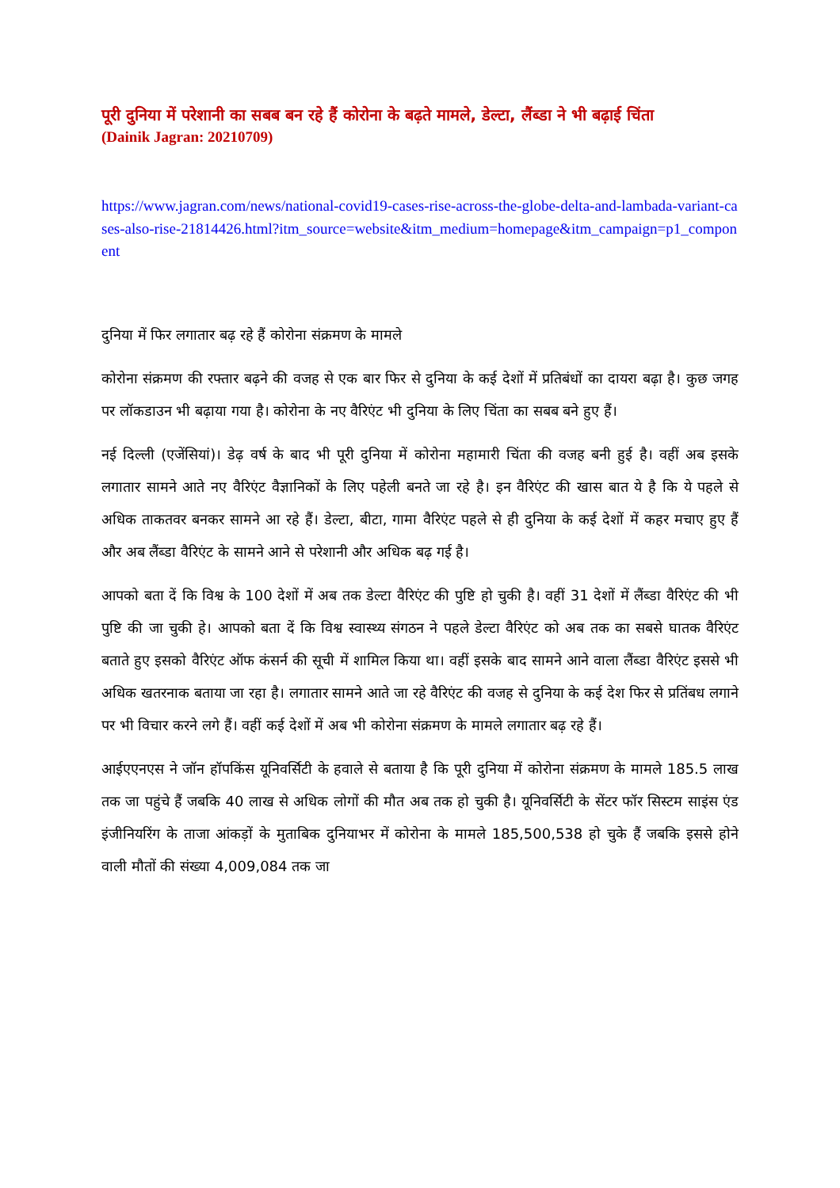पूरी दुनिया में परेशानी का सबब बन रहे हैं कोरोना के बढ़ते मामले, डेल्टा, लैंब्डा ने भी बढ़ाई चिंता
(Dainik Jagran: 20210709)
https://www.jagran.com/news/national-covid19-cases-rise-across-the-globe-delta-and-lambada-variant-cases-also-rise-21814426.html?itm_source=website&itm_medium=homepage&itm_campaign=p1_component
दुनिया में फिर लगातार बढ़ रहे हैं कोरोना संक्रमण के मामले
कोरोना संक्रमण की रफ्तार बढ़ने की वजह से एक बार फिर से दुनिया के कई देशों में प्रतिबंधों का दायरा बढ़ा है। कुछ जगह पर लॉकडाउन भी बढ़ाया गया है। कोरोना के नए वैरिएंट भी दुनिया के लिए चिंता का सबब बने हुए हैं।
नई दिल्ली (एजेंसियां)। डेढ़ वर्ष के बाद भी पूरी दुनिया में कोरोना महामारी चिंता की वजह बनी हुई है। वहीं अब इसके लगातार सामने आते नए वैरिएंट वैज्ञानिकों के लिए पहेली बनते जा रहे है। इन वैरिएंट की खास बात ये है कि ये पहले से अधिक ताकतवर बनकर सामने आ रहे हैं। डेल्टा, बीटा, गामा वैरिएंट पहले से ही दुनिया के कई देशों में कहर मचाए हुए हैं और अब लैंब्डा वैरिएंट के सामने आने से परेशानी और अधिक बढ़ गई है।
आपको बता दें कि विश्व के 100 देशों में अब तक डेल्टा वैरिएंट की पुष्टि हो चुकी है। वहीं 31 देशों में लैंब्डा वैरिएंट की भी पुष्टि की जा चुकी हे। आपको बता दें कि विश्व स्वास्थ्य संगठन ने पहले डेल्टा वैरिएंट को अब तक का सबसे घातक वैरिएंट बताते हुए इसको वैरिएंट ऑफ कंसर्न की सूची में शामिल किया था। वहीं इसके बाद सामने आने वाला लैंब्डा वैरिएंट इससे भी अधिक खतरनाक बताया जा रहा है। लगातार सामने आते जा रहे वैरिएंट की वजह से दुनिया के कई देश फिर से प्रतिंबध लगाने पर भी विचार करने लगे हैं। वहीं कई देशों में अब भी कोरोना संक्रमण के मामले लगातार बढ़ रहे हैं।
आईएएनएस ने जॉन हॉपकिंस यूनिवर्सिटी के हवाले से बताया है कि पूरी दुनिया में कोरोना संक्रमण के मामले 185.5 लाख तक जा पहुंचे हैं जबकि 40 लाख से अधिक लोगों की मौत अब तक हो चुकी है। यूनिवर्सिटी के सेंटर फॉर सिस्टम साइंस एंड इंजीनियरिंग के ताजा आंकड़ों के मुताबिक दुनियाभर में कोरोना के मामले 185,500,538 हो चुके हैं जबकि इससे होने वाली मौतों की संख्या 4,009,084 तक जा